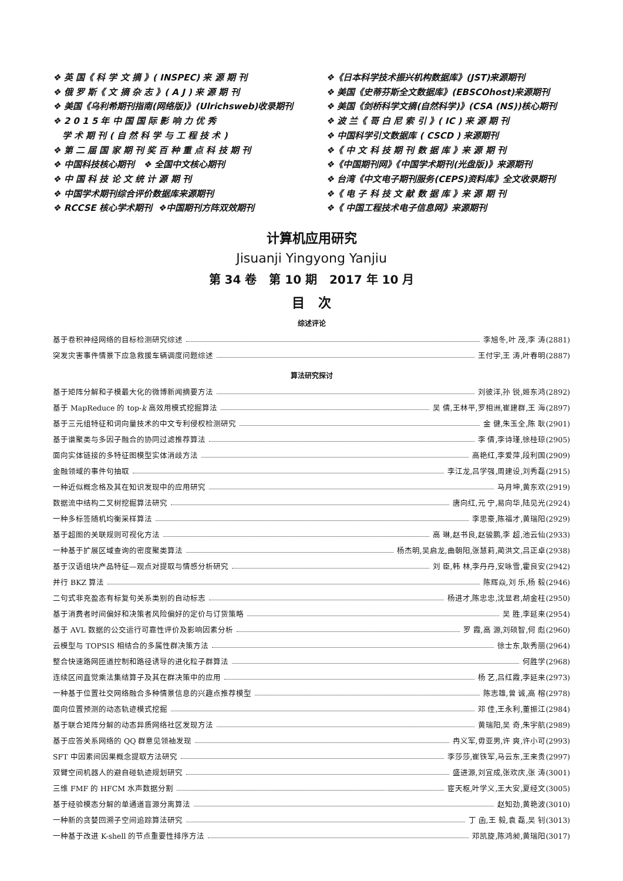❖ 英 国《 科 学 文 摘 》( INSPEC) 来 源 期 刊
❖ 俄 罗 斯《 文 摘 杂 志 》( A J ) 来 源 期 刊
❖ 美国《乌利希期刊指南(网络版)》(Ulrichsweb)收录期刊
❖ 2 0 1 5 年 中 国 国 际 影 响 力 优 秀
学 术 期 刊 ( 自 然 科 学 与 工 程 技 术 )
❖ 第 二 届 国 家 期 刊 奖 百 种 重 点 科 技 期 刊
❖ 中国科技核心期刊 ❖ 全国中文核心期刊
❖ 中 国 科 技 论 文 统 计 源 期 刊
❖ 中国学术期刊综合评价数据库来源期刊
❖ RCCSE 核心学术期刊 ❖中国期刊方阵双效期刊
❖《日本科学技术振兴机构数据库》(JST)来源期刊
❖ 美国《史蒂芬斯全文数据库》(EBSCOhost)来源期刊
❖ 美国《剑桥科学文摘(自然科学)》(CSA (NS))核心期刊
❖ 波 兰《 哥 白 尼 索 引 》( IC ) 来 源 期 刊
❖ 中国科学引文数据库 ( CSCD ) 来源期刊
❖《 中 文 科 技 期 刊 数 据 库 》来 源 期 刊
❖《中国期刊网》《中国学术期刊(光盘版)》来源期刊
❖ 台湾《中文电子期刊服务(CEPS)资料库》全文收录期刊
❖《 电 子 科 技 文 献 数 据 库 》来 源 期 刊
❖《 中国工程技术电子信息网》来源期刊
计算机应用研究
Jisuanji Yingyong Yanjiu
第 34 卷 第 10 期 2017 年 10 月
目 次
综述评论
基于卷积神经网络的目标检测研究综述 李旭冬,叶 茂,李 涛(2881)
突发灾害事件情景下应急救援车辆调度问题综述 王付宇,王 涛,叶春明(2887)
算法研究探讨
基于矩阵分解和子模最大化的微博新闻摘要方法 刘彼洋,孙 锐,姬东鸿(2892)
基于 MapReduce 的 top-k 高效用模式挖掘算法 吴 倩,王林平,罗相洲,崔建群,王 海(2897)
基于三元组特征和词向量技术的中文专利侵权检测研究 金 健,朱玉全,陈 耿(2901)
基于谱聚类与多因子融合的协同过滤推荐算法 李 倩,李诗瑾,徐桂琼(2905)
面向实体链接的多特征图模型实体消歧方法 高艳红,李爱萍,段利国(2909)
金融领域的事件句抽取 李江龙,吕学强,周建设,刘秀磊(2915)
一种近似概念格及其在知识发现中的应用研究 马月坤,黄东欢(2919)
数据流中结构二叉树挖掘算法研究 唐向红,元 宁,易向华,陆见光(2924)
一种多标签随机均衡采样算法 李思豪,陈福才,黄瑞阳(2929)
基于超图的关联规则可视化方法 高 琳,赵书良,赵骏鹏,李 超,池云仙(2933)
一种基于扩展区域查询的密度聚类算法 杨杰明,吴启龙,曲朝阳,张慧莉,蔺洪文,吕正卓(2938)
基于汉语组块产品特征—观点对提取与情感分析研究 刘 臣,韩 林,李丹丹,安咏雪,霍良安(2942)
并行 BKZ 算法 陈辉焱,刘 乐,杨 毅(2946)
二句式非充盈态有标复句关系类别的自动标志 杨进才,陈忠忠,沈显君,胡金柱(2950)
基于消费者时间偏好和决策者风险偏好的定价与订货策略 吴 胜,李延来(2954)
基于 AVL 数据的公交运行可靠性评价及影响因素分析 罗 霞,高 源,刘硕智,何 彪(2960)
云模型与 TOPSIS 相结合的多属性群决策方法 徐士东,耿秀丽(2964)
整合快速路网匝道控制和路径诱导的进化粒子群算法 何胜学(2968)
连续区间直觉乘法集结算子及其在群决策中的应用 杨 艺,吕红霞,李延来(2973)
一种基于位置社交网络融合多种情景信息的兴趣点推荐模型 陈志雄,曾 诚,高 榕(2978)
面向位置预测的动态轨迹模式挖掘 邓 佳,王永利,董振江(2984)
基于联合矩阵分解的动态异质网络社区发现方法 黄瑞阳,吴 奇,朱宇航(2989)
基于应答关系网络的 QQ 群意见领袖发现 冉义军,毋亚男,许 爽,许小可(2993)
SFT 中因素间因果概念提取方法研究 李莎莎,崔铁军,马云东,王来贵(2997)
双臂空间机器人的避自碰轨迹规划研究 盛进源,刘宜成,张欢庆,张 涛(3001)
三维 FMF 的 HFCM 水声数据分割 宦天枢,叶学义,王大安,夏经文(3005)
基于经验模态分解的单通道盲源分离算法 赵知劲,黄艳波(3010)
一种新的贪婪回溯子空间追踪算法研究 丁 函,王 毅,袁 磊,吴 钊(3013)
一种基于改进 K-shell 的节点重要性排序方法 邓凯旋,陈鸿昶,黄瑞阳(3017)